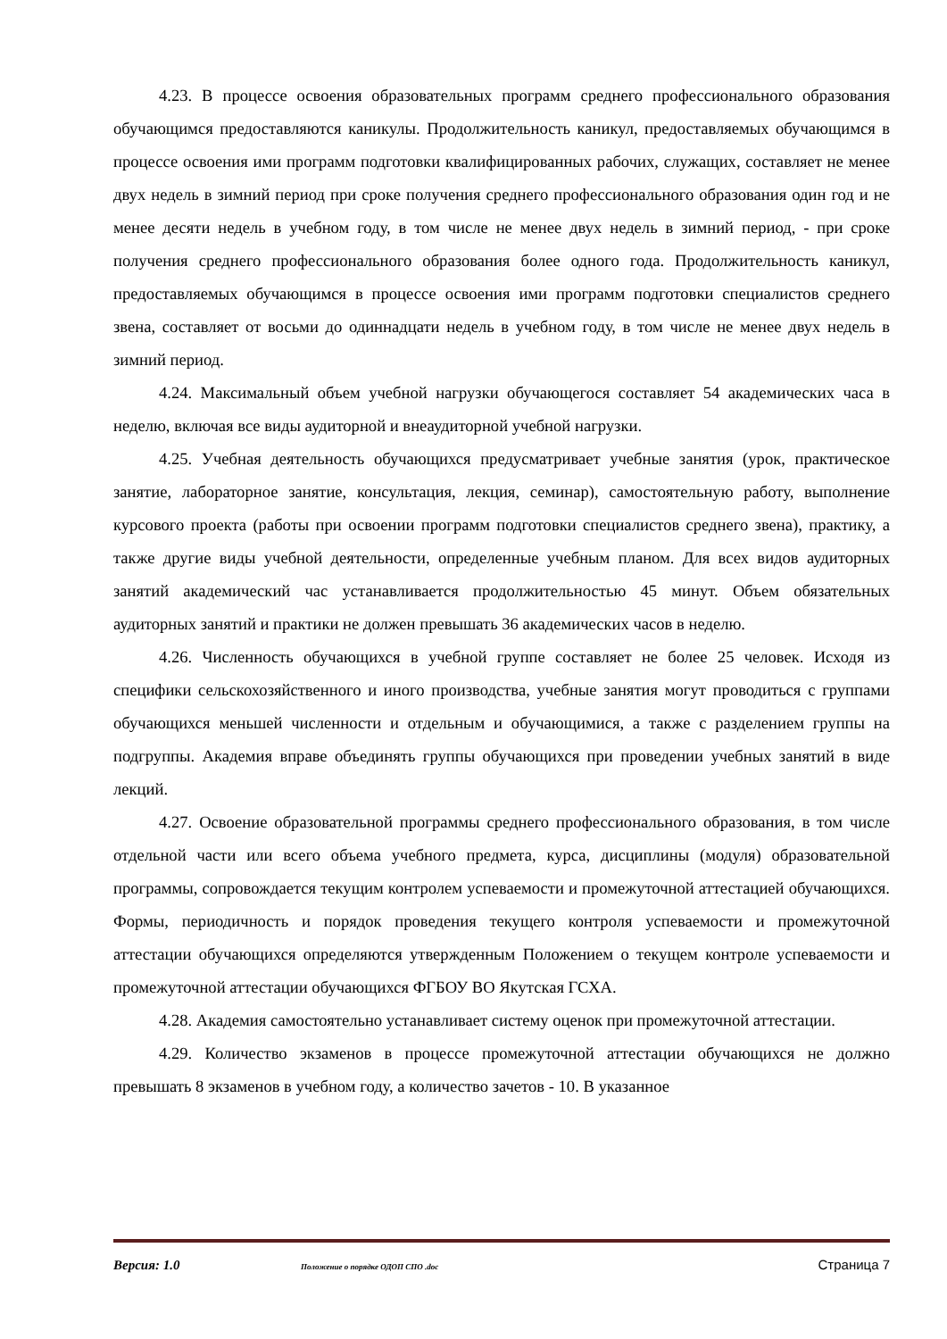4.23. В процессе освоения образовательных программ среднего профессионального образования обучающимся предоставляются каникулы. Продолжительность каникул, предоставляемых обучающимся в процессе освоения ими программ подготовки квалифицированных рабочих, служащих, составляет не менее двух недель в зимний период при сроке получения среднего профессионального образования один год и не менее десяти недель в учебном году, в том числе не менее двух недель в зимний период, - при сроке получения среднего профессионального образования более одного года. Продолжительность каникул, предоставляемых обучающимся в процессе освоения ими программ подготовки специалистов среднего звена, составляет от восьми до одиннадцати недель в учебном году, в том числе не менее двух недель в зимний период.
4.24. Максимальный объем учебной нагрузки обучающегося составляет 54 академических часа в неделю, включая все виды аудиторной и внеаудиторной учебной нагрузки.
4.25. Учебная деятельность обучающихся предусматривает учебные занятия (урок, практическое занятие, лабораторное занятие, консультация, лекция, семинар), самостоятельную работу, выполнение курсового проекта (работы при освоении программ подготовки специалистов среднего звена), практику, а также другие виды учебной деятельности, определенные учебным планом. Для всех видов аудиторных занятий академический час устанавливается продолжительностью 45 минут. Объем обязательных аудиторных занятий и практики не должен превышать 36 академических часов в неделю.
4.26. Численность обучающихся в учебной группе составляет не более 25 человек. Исходя из специфики сельскохозяйственного и иного производства, учебные занятия могут проводиться с группами обучающихся меньшей численности и отдельным и обучающимися, а также с разделением группы на подгруппы. Академия вправе объединять группы обучающихся при проведении учебных занятий в виде лекций.
4.27. Освоение образовательной программы среднего профессионального образования, в том числе отдельной части или всего объема учебного предмета, курса, дисциплины (модуля) образовательной программы, сопровождается текущим контролем успеваемости и промежуточной аттестацией обучающихся. Формы, периодичность и порядок проведения текущего контроля успеваемости и промежуточной аттестации обучающихся определяются утвержденным Положением о текущем контроле успеваемости и промежуточной аттестации обучающихся ФГБОУ ВО Якутская ГСХА.
4.28. Академия самостоятельно устанавливает систему оценок при промежуточной аттестации.
4.29. Количество экзаменов в процессе промежуточной аттестации обучающихся не должно превышать 8 экзаменов в учебном году, а количество зачетов - 10. В указанное
Версия: 1.0 Положение о порядке ОДОП СПО .doc Страница 7